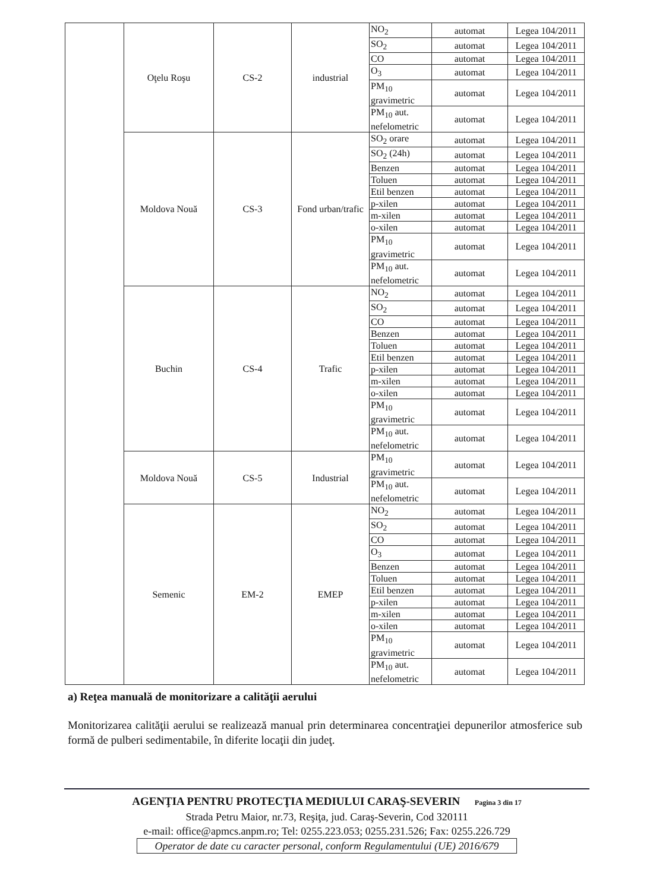| | Oţelu Roşu | CS-2 | industrial | NO<sub>2</sub> | automat | Legea 104/2011 |
| | | | | SO<sub>2</sub> | automat | Legea 104/2011 |
| | | | | CO | automat | Legea 104/2011 |
| | | | | O<sub>3</sub> | automat | Legea 104/2011 |
| | | | | PM<sub>10</sub> gravimetric | automat | Legea 104/2011 |
| | | | | PM<sub>10</sub> aut. nefelometric | automat | Legea 104/2011 |
| | Moldova Nouă | CS-3 | Fond urban/trafic | SO<sub>2</sub> orare | automat | Legea 104/2011 |
| | | | | SO<sub>2</sub> (24h) | automat | Legea 104/2011 |
| | | | | Benzen | automat | Legea 104/2011 |
| | | | | Toluen | automat | Legea 104/2011 |
| | | | | Etil benzen | automat | Legea 104/2011 |
| | | | | p-xilen | automat | Legea 104/2011 |
| | | | | m-xilen | automat | Legea 104/2011 |
| | | | | o-xilen | automat | Legea 104/2011 |
| | | | | PM<sub>10</sub> gravimetric | automat | Legea 104/2011 |
| | | | | PM<sub>10</sub> aut. nefelometric | automat | Legea 104/2011 |
| | Buchin | CS-4 | Trafic | NO<sub>2</sub> | automat | Legea 104/2011 |
| | | | | SO<sub>2</sub> | automat | Legea 104/2011 |
| | | | | CO | automat | Legea 104/2011 |
| | | | | Benzen | automat | Legea 104/2011 |
| | | | | Toluen | automat | Legea 104/2011 |
| | | | | Etil benzen | automat | Legea 104/2011 |
| | | | | p-xilen | automat | Legea 104/2011 |
| | | | | m-xilen | automat | Legea 104/2011 |
| | | | | o-xilen | automat | Legea 104/2011 |
| | | | | PM<sub>10</sub> gravimetric | automat | Legea 104/2011 |
| | | | | PM<sub>10</sub> aut. nefelometric | automat | Legea 104/2011 |
| | Moldova Nouă | CS-5 | Industrial | PM<sub>10</sub> gravimetric | automat | Legea 104/2011 |
| | | | | PM<sub>10</sub> aut. nefelometric | automat | Legea 104/2011 |
| | Semenic | EM-2 | EMEP | NO<sub>2</sub> | automat | Legea 104/2011 |
| | | | | SO<sub>2</sub> | automat | Legea 104/2011 |
| | | | | CO | automat | Legea 104/2011 |
| | | | | O<sub>3</sub> | automat | Legea 104/2011 |
| | | | | Benzen | automat | Legea 104/2011 |
| | | | | Toluen | automat | Legea 104/2011 |
| | | | | Etil benzen | automat | Legea 104/2011 |
| | | | | p-xilen | automat | Legea 104/2011 |
| | | | | m-xilen | automat | Legea 104/2011 |
| | | | | o-xilen | automat | Legea 104/2011 |
| | | | | PM<sub>10</sub> gravimetric | automat | Legea 104/2011 |
| | | | | PM<sub>10</sub> aut. nefelometric | automat | Legea 104/2011 |
a) Reţea manuală de monitorizare a calităţii aerului
Monitorizarea calităţii aerului se realizează manual prin determinarea concentraţiei depunerilor atmosferice sub formă de pulberi sedimentabile, în diferite locaţii din judeţ.
AGENŢIA PENTRU PROTECŢIA MEDIULUI CARAŞ-SEVERIN Pagina 3 din 17
Strada Petru Maior, nr.73, Reşiţa, jud. Caraş-Severin, Cod 320111
e-mail: office@apmcs.anpm.ro; Tel: 0255.223.053; 0255.231.526; Fax: 0255.226.729
Operator de date cu caracter personal, conform Regulamentului (UE) 2016/679